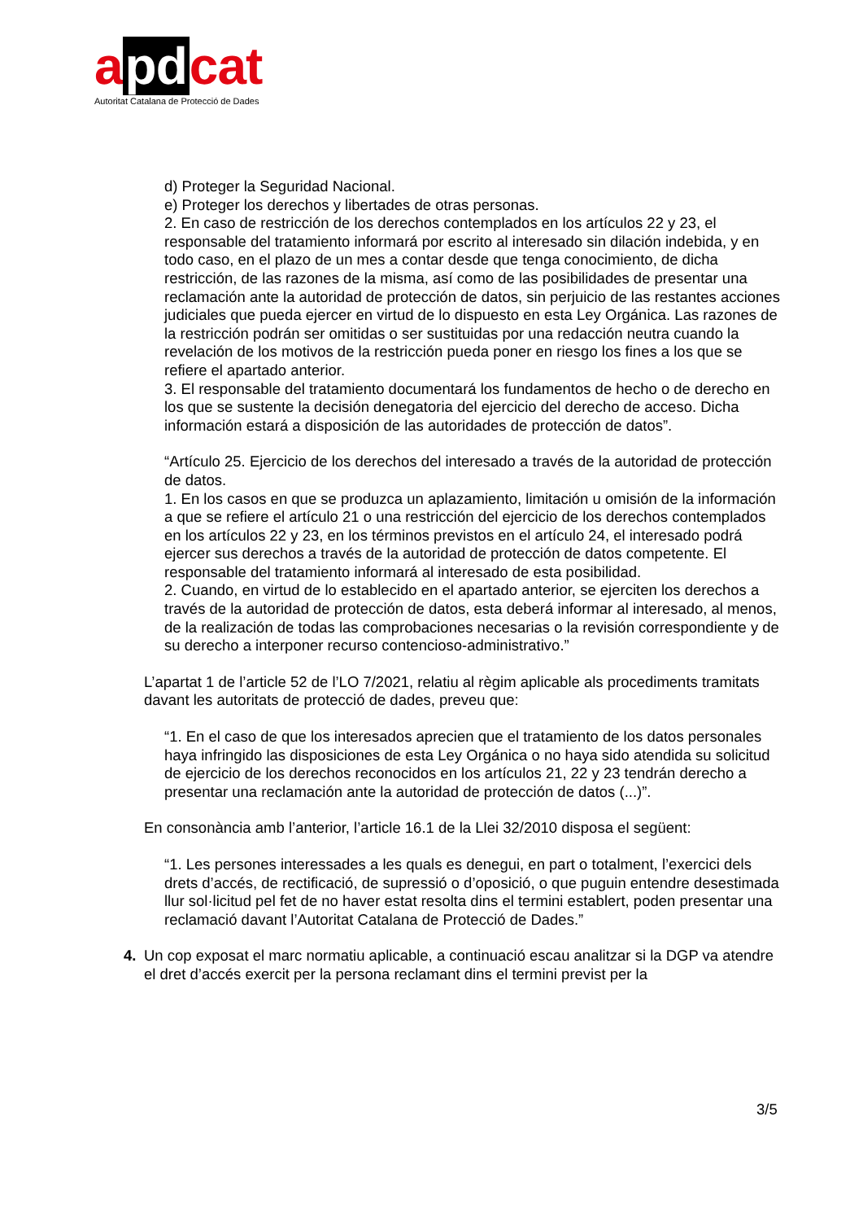a pd cat
Autoritat Catalana de Protecció de Dades
d) Proteger la Seguridad Nacional.
e) Proteger los derechos y libertades de otras personas.
2. En caso de restricción de los derechos contemplados en los artículos 22 y 23, el responsable del tratamiento informará por escrito al interesado sin dilación indebida, y en todo caso, en el plazo de un mes a contar desde que tenga conocimiento, de dicha restricción, de las razones de la misma, así como de las posibilidades de presentar una reclamación ante la autoridad de protección de datos, sin perjuicio de las restantes acciones judiciales que pueda ejercer en virtud de lo dispuesto en esta Ley Orgánica. Las razones de la restricción podrán ser omitidas o ser sustituidas por una redacción neutra cuando la revelación de los motivos de la restricción pueda poner en riesgo los fines a los que se refiere el apartado anterior.
3. El responsable del tratamiento documentará los fundamentos de hecho o de derecho en los que se sustente la decisión denegatoria del ejercicio del derecho de acceso. Dicha información estará a disposición de las autoridades de protección de datos”.
“Artículo 25. Ejercicio de los derechos del interesado a través de la autoridad de protección de datos.
1. En los casos en que se produzca un aplazamiento, limitación u omisión de la información a que se refiere el artículo 21 o una restricción del ejercicio de los derechos contemplados en los artículos 22 y 23, en los términos previstos en el artículo 24, el interesado podrá ejercer sus derechos a través de la autoridad de protección de datos competente. El responsable del tratamiento informará al interesado de esta posibilidad.
2. Cuando, en virtud de lo establecido en el apartado anterior, se ejerciten los derechos a través de la autoridad de protección de datos, esta deberá informar al interesado, al menos, de la realización de todas las comprobaciones necesarias o la revisión correspondiente y de su derecho a interponer recurso contencioso-administrativo.”
L’apartat 1 de l’article 52 de l’LO 7/2021, relatiu al règim aplicable als procediments tramitats davant les autoritats de protecció de dades, preveu que:
“1. En el caso de que los interesados aprecien que el tratamiento de los datos personales haya infringido las disposiciones de esta Ley Orgánica o no haya sido atendida su solicitud de ejercicio de los derechos reconocidos en los artículos 21, 22 y 23 tendrán derecho a presentar una reclamación ante la autoridad de protección de datos (...)”.
En consonància amb l’anterior, l’article 16.1 de la Llei 32/2010 disposa el següent:
“1. Les persones interessades a les quals es denegui, en part o totalment, l’exercici dels drets d’accés, de rectificació, de supressió o d’oposició, o que puguin entendre desestimada llur sol·licitud pel fet de no haver estat resolta dins el termini establert, poden presentar una reclamació davant l’Autoritat Catalana de Protecció de Dades.”
4. Un cop exposat el marc normatiu aplicable, a continuació escau analitzar si la DGP va atendre el dret d’accés exercit per la persona reclamant dins el termini previst per la
3/5